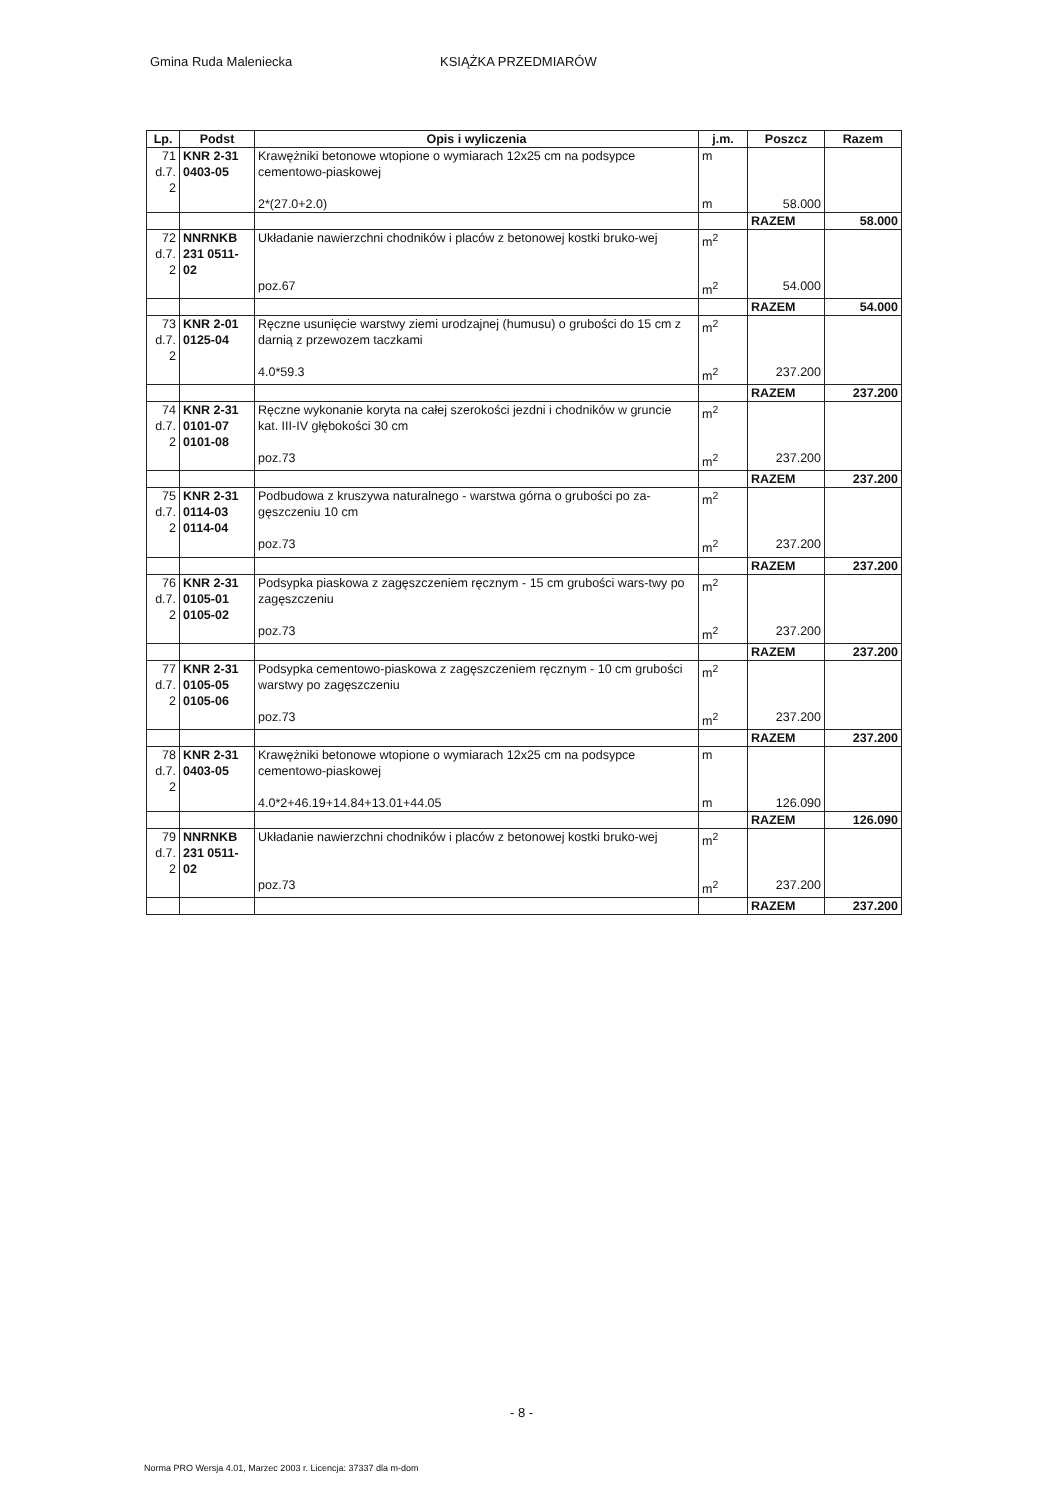Gmina Ruda Maleniecka KSIĄŻKA PRZEDMIARÓW
| Lp. | Podst | Opis i wyliczenia | j.m. | Poszcz | Razem |
| --- | --- | --- | --- | --- | --- |
| 71 d.7. 2 | KNR 2-31 0403-05 | Krawężniki betonowe wtopione o wymiarach 12x25 cm na podsypce cementowo-piaskowej | m | | |
| | | 2*(27.0+2.0) | m | 58.000 | |
| | | | | RAZEM | 58.000 |
| 72 d.7. 2 | NNRNKB 231 0511- 02 | Układanie nawierzchni chodników i placów z betonowej kostki bruko-wej | m<sup>2</sup> | | |
| | | poz.67 | m<sup>2</sup> | 54.000 | |
| | | | | RAZEM | 54.000 |
| 73 d.7. 2 | KNR 2-01 0125-04 | Ręczne usunięcie warstwy ziemi urodzajnej (humusu) o grubości do 15 cm z darnią z przewozem taczkami | m<sup>2</sup> | | |
| | | 4.0*59.3 | m<sup>2</sup> | 237.200 | |
| | | | | RAZEM | 237.200 |
| 74 d.7. 2 | KNR 2-31 0101-07 0101-08 | Ręczne wykonanie koryta na całej szerokości jezdni i chodników w gruncie kat. III-IV głębokości 30 cm | m<sup>2</sup> | | |
| | | poz.73 | m<sup>2</sup> | 237.200 | |
| | | | | RAZEM | 237.200 |
| 75 d.7. 2 | KNR 2-31 0114-03 0114-04 | Podbudowa z kruszywa naturalnego - warstwa górna o grubości po za-gęszczeniu 10 cm | m<sup>2</sup> | | |
| | | poz.73 | m<sup>2</sup> | 237.200 | |
| | | | | RAZEM | 237.200 |
| 76 d.7. 2 | KNR 2-31 0105-01 0105-02 | Podsypka piaskowa z zagęszczeniem ręcznym - 15 cm grubości wars-twy po zagęszczeniu | m<sup>2</sup> | | |
| | | poz.73 | m<sup>2</sup> | 237.200 | |
| | | | | RAZEM | 237.200 |
| 77 d.7. 2 | KNR 2-31 0105-05 0105-06 | Podsypka cementowo-piaskowa z zagęszczeniem ręcznym - 10 cm grubości warstwy po zagęszczeniu | m<sup>2</sup> | | |
| | | poz.73 | m<sup>2</sup> | 237.200 | |
| | | | | RAZEM | 237.200 |
| 78 d.7. 2 | KNR 2-31 0403-05 | Krawężniki betonowe wtopione o wymiarach 12x25 cm na podsypce cementowo-piaskowej | m | | |
| | | 4.0*2+46.19+14.84+13.01+44.05 | m | 126.090 | |
| | | | | RAZEM | 126.090 |
| 79 d.7. 2 | NNRNKB 231 0511- 02 | Układanie nawierzchni chodników i placów z betonowej kostki bruko-wej | m<sup>2</sup> | | |
| | | poz.73 | m<sup>2</sup> | 237.200 | |
| | | | | RAZEM | 237.200 |
- 8 -
Norma PRO Wersja 4.01, Marzec 2003 r. Licencja: 37337 dla m-dom